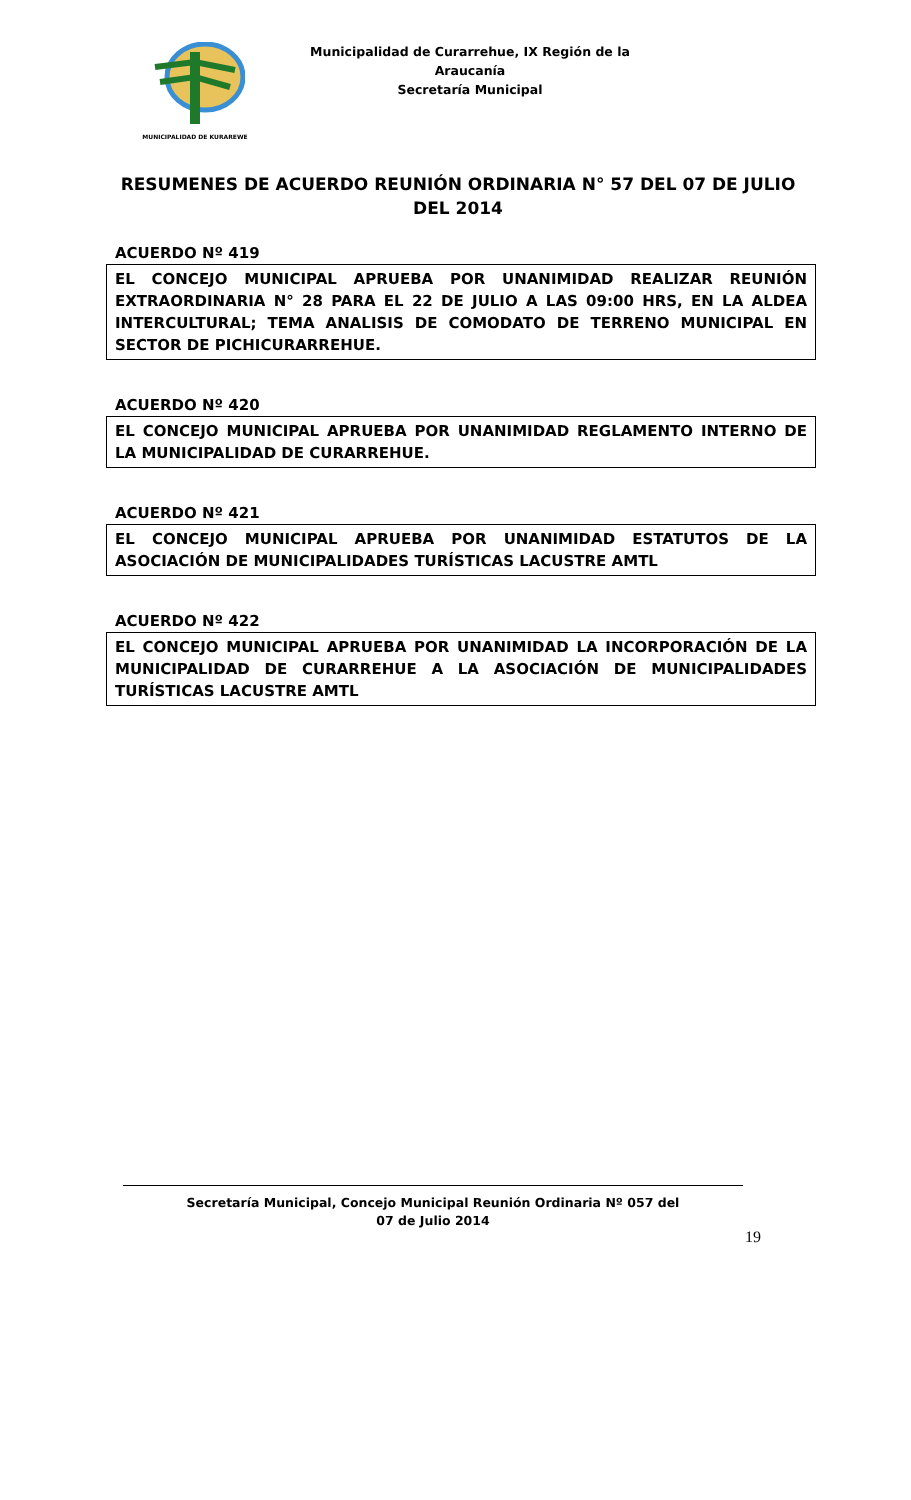MUNICIPALIDAD DE KURAREWE
Municipalidad de Curarrehue, IX Región de la Araucanía
Secretaría Municipal
RESUMENES DE ACUERDO REUNIÓN ORDINARIA N° 57 DEL 07 DE JULIO DEL 2014
ACUERDO Nº 419
EL CONCEJO MUNICIPAL APRUEBA POR UNANIMIDAD REALIZAR REUNIÓN EXTRAORDINARIA N° 28 PARA EL 22 DE JULIO A LAS 09:00 HRS, EN LA ALDEA INTERCULTURAL; TEMA ANALISIS DE COMODATO DE TERRENO MUNICIPAL EN SECTOR DE PICHICURARREHUE.
ACUERDO Nº 420
EL CONCEJO MUNICIPAL APRUEBA POR UNANIMIDAD REGLAMENTO INTERNO DE LA MUNICIPALIDAD DE CURARREHUE.
ACUERDO Nº 421
EL CONCEJO MUNICIPAL APRUEBA POR UNANIMIDAD ESTATUTOS DE LA ASOCIACIÓN DE MUNICIPALIDADES TURÍSTICAS LACUSTRE AMTL
ACUERDO Nº 422
EL CONCEJO MUNICIPAL APRUEBA POR UNANIMIDAD LA INCORPORACIÓN DE LA MUNICIPALIDAD DE CURARREHUE A LA ASOCIACIÓN DE MUNICIPALIDADES TURÍSTICAS LACUSTRE AMTL
Secretaría Municipal, Concejo Municipal Reunión Ordinaria Nº 057 del
07 de Julio 2014
19